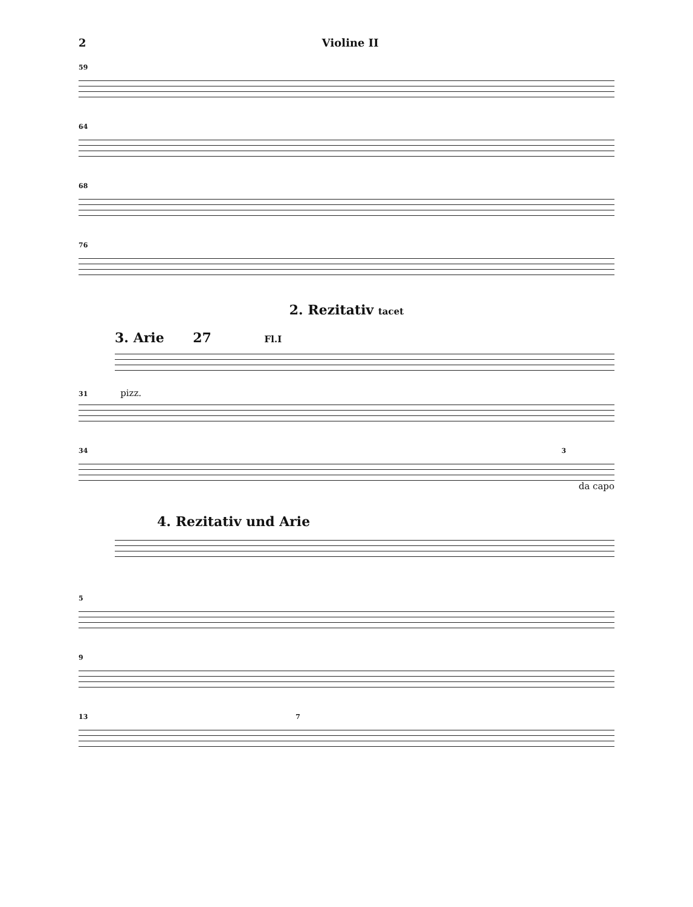2 Violine II
59
64
68
76
2. Rezitativ tacet
3. Arie 27 Fl.I
31 pizz.
34 3
da capo
4. Rezitativ und Arie
5
9
13 7